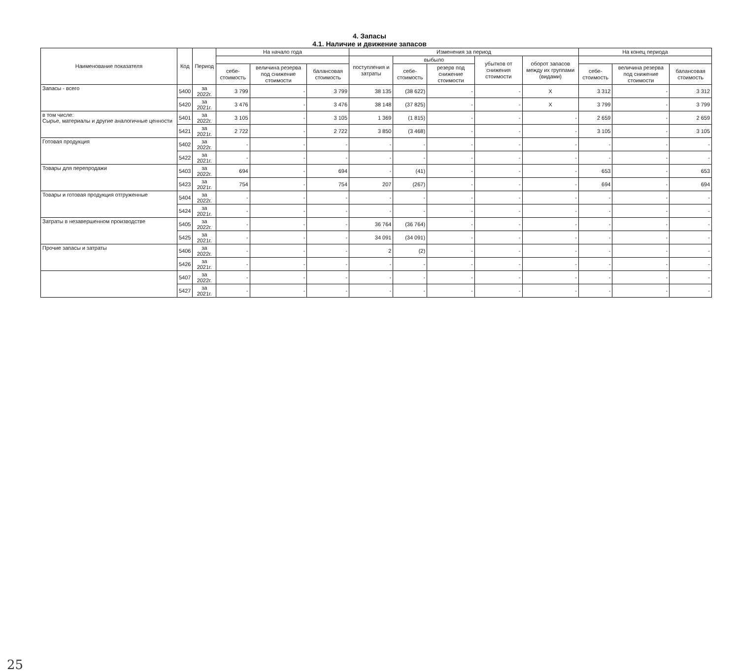4. Запасы
4.1. Наличие и движение запасов
| Наименование показателя | Код | Период | На начало года | | | Изменения за период | | | | | На конец периода | | |
| --- | --- | --- | --- | --- | --- | --- | --- | --- | --- | --- | --- | --- | --- |
| | | | | | | поступления и затраты | выбыло | | убытков от снижения стоимости | оборот запасов между их группами (видами) | | | |
| | | | себе-стоимость | величина резерва под снижение стоимости | балансовая стоимость | | себе-стоимость | резерв под снижение стоимости | | | себе-стоимость | величина резерва под снижение стоимости | балансовая стоимость |
| Запасы - всего | 5400 | за 2022г. | 3 799 | - | 3 799 | 38 135 | (38 622) | - | - | X | 3 312 | - | 3 312 |
| | 5420 | за 2021г. | 3 476 | - | 3 476 | 38 148 | (37 825) | - | - | X | 3 799 | - | 3 799 |
| в том числе: Сырье, материалы и другие аналогичные ценности | 5401 | за 2022г. | 3 105 | - | 3 105 | 1 369 | (1 815) | - | - | - | 2 659 | - | 2 659 |
| | 5421 | за 2021г. | 2 722 | - | 2 722 | 3 850 | (3 468) | - | - | - | 3 105 | - | 3 105 |
| Готовая продукция | 5402 | за 2022г. | - | - | - | - | - | - | - | - | - | - | - |
| | 5422 | за 2021г. | - | - | - | - | - | - | - | - | - | - | - |
| Товары для перепродажи | 5403 | за 2022г. | 694 | - | 694 | - | (41) | - | - | - | 653 | - | 653 |
| | 5423 | за 2021г. | 754 | - | 754 | 207 | (267) | - | - | - | 694 | - | 694 |
| Товары и готовая продукция отгруженные | 5404 | за 2022г. | - | - | - | - | - | - | - | - | - | - | - |
| | 5424 | за 2021г. | - | - | - | - | - | - | - | - | - | - | - |
| Затраты в незавершенном производстве | 5405 | за 2022г. | - | - | - | 36 764 | (36 764) | - | - | - | - | - | - |
| | 5425 | за 2021г. | - | - | - | 34 091 | (34 091) | - | - | - | - | - | - |
| Прочие запасы и затраты | 5406 | за 2022г. | - | - | - | 2 | (2) | - | - | - | - | - | - |
| | 5426 | за 2021г. | - | - | - | - | - | - | - | - | - | - | - |
| | 5407 | за 2022г. | - | - | - | - | - | - | - | - | - | - | - |
| | 5427 | за 2021г. | - | - | - | - | - | - | - | - | - | - | - |
25